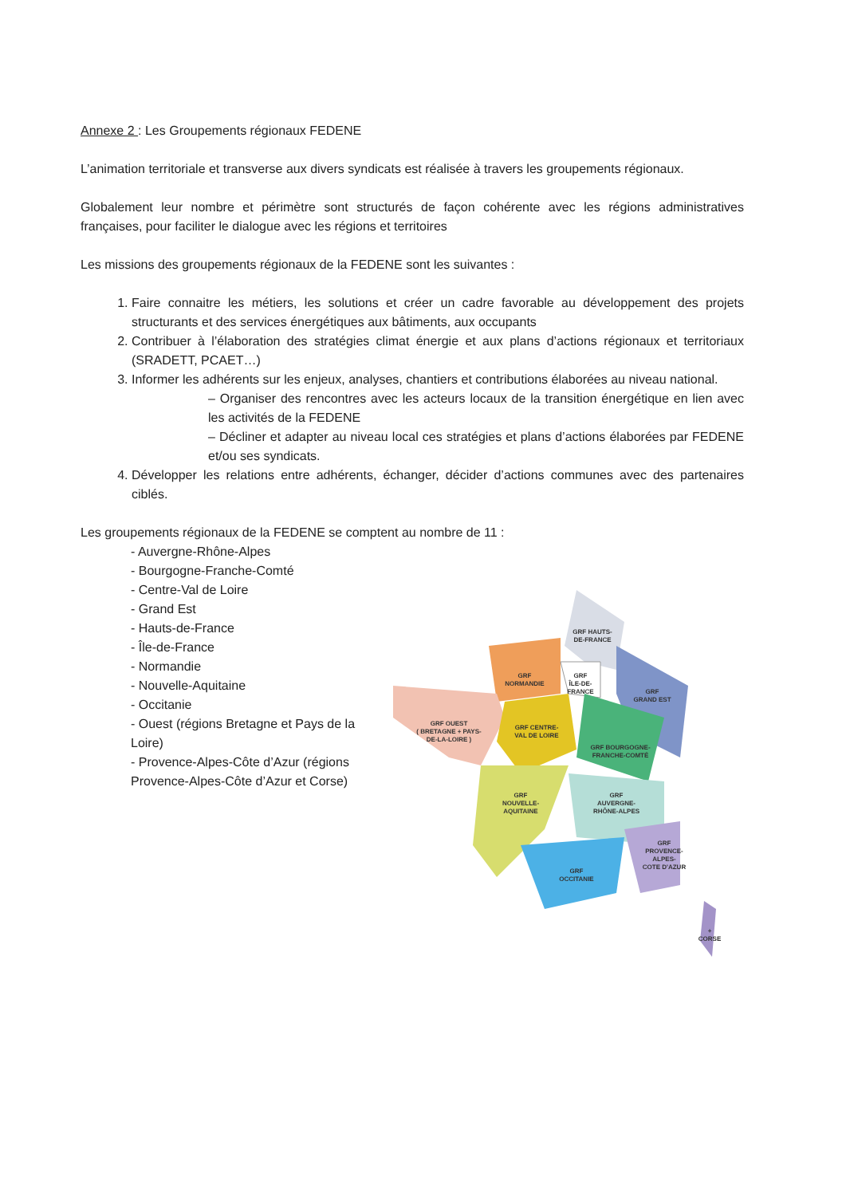Annexe 2 : Les Groupements régionaux FEDENE
L’animation territoriale et transverse aux divers syndicats est réalisée à travers les groupements régionaux.
Globalement leur nombre et périmètre sont structurés de façon cohérente avec les régions administratives françaises, pour faciliter le dialogue avec les régions et territoires
Les missions des groupements régionaux de la FEDENE sont les suivantes :
1. Faire connaitre les métiers, les solutions et créer un cadre favorable au développement des projets structurants et des services énergétiques aux bâtiments, aux occupants
2. Contribuer à l’élaboration des stratégies climat énergie et aux plans d’actions régionaux et territoriaux (SRADETT, PCAET…)
3. Informer les adhérents sur les enjeux, analyses, chantiers et contributions élaborées au niveau national.
– Organiser des rencontres avec les acteurs locaux de la transition énergétique en lien avec les activités de la FEDENE
– Décliner et adapter au niveau local ces stratégies et plans d’actions élaborées par FEDENE et/ou ses syndicats.
4. Développer les relations entre adhérents, échanger, décider d’actions communes avec des partenaires ciblés.
Les groupements régionaux de la FEDENE se comptent au nombre de 11 :
- Auvergne-Rhône-Alpes
- Bourgogne-Franche-Comté
- Centre-Val de Loire
- Grand Est
- Hauts-de-France
- Île-de-France
- Normandie
- Nouvelle-Aquitaine
- Occitanie
- Ouest (régions Bretagne et Pays de la Loire)
- Provence-Alpes-Côte d’Azur (régions Provence-Alpes-Côte d’Azur et Corse)
GRF HAUTS-
DE-FRANCE
GRF
NORMANDIE
GRF
ÎLE-DE-
FRANCE
GRF
GRAND EST
GRF OUEST
( BRETAGNE + PAYS-
DE-LA-LOIRE )
GRF CENTRE-
VAL DE LOIRE
GRF BOURGOGNE-
FRANCHE-COMTÉ
GRF
NOUVELLE-
AQUITAINE
GRF
AUVERGNE-
RHÔNE-ALPES
GRF
OCCITANIE
GRF
PROVENCE-
ALPES-
COTE D'AZUR
+
CORSE